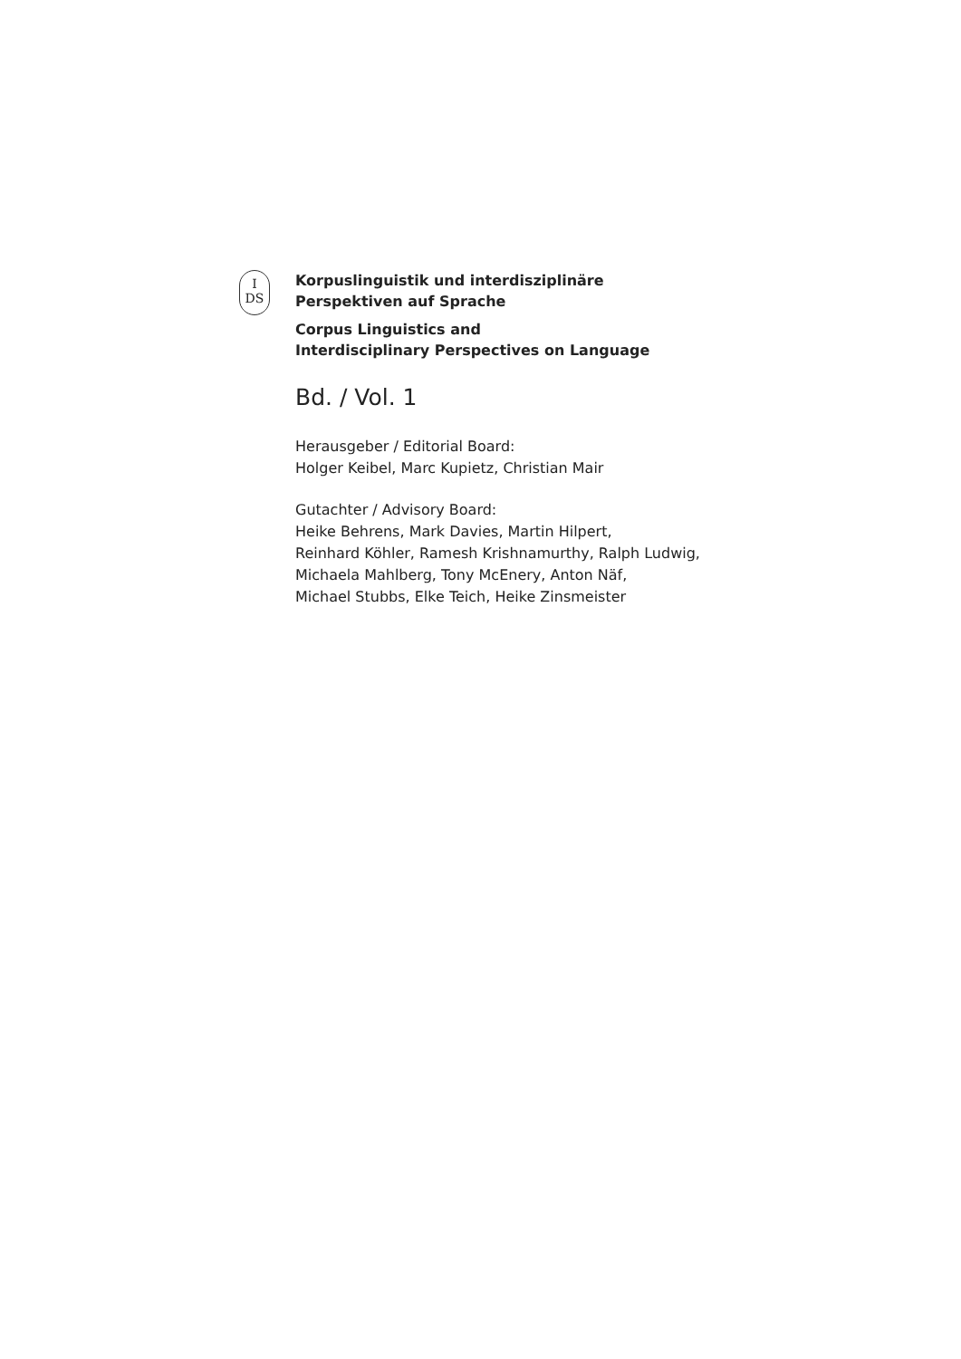I
DS
Korpuslinguistik und interdisziplinäre
Perspektiven auf Sprache
Corpus Linguistics and
Interdisciplinary Perspectives on Language
Bd. / Vol. 1
Herausgeber / Editorial Board:
Holger Keibel, Marc Kupietz, Christian Mair
Gutachter / Advisory Board:
Heike Behrens, Mark Davies, Martin Hilpert,
Reinhard Köhler, Ramesh Krishnamurthy, Ralph Ludwig,
Michaela Mahlberg, Tony McEnery, Anton Näf,
Michael Stubbs, Elke Teich, Heike Zinsmeister